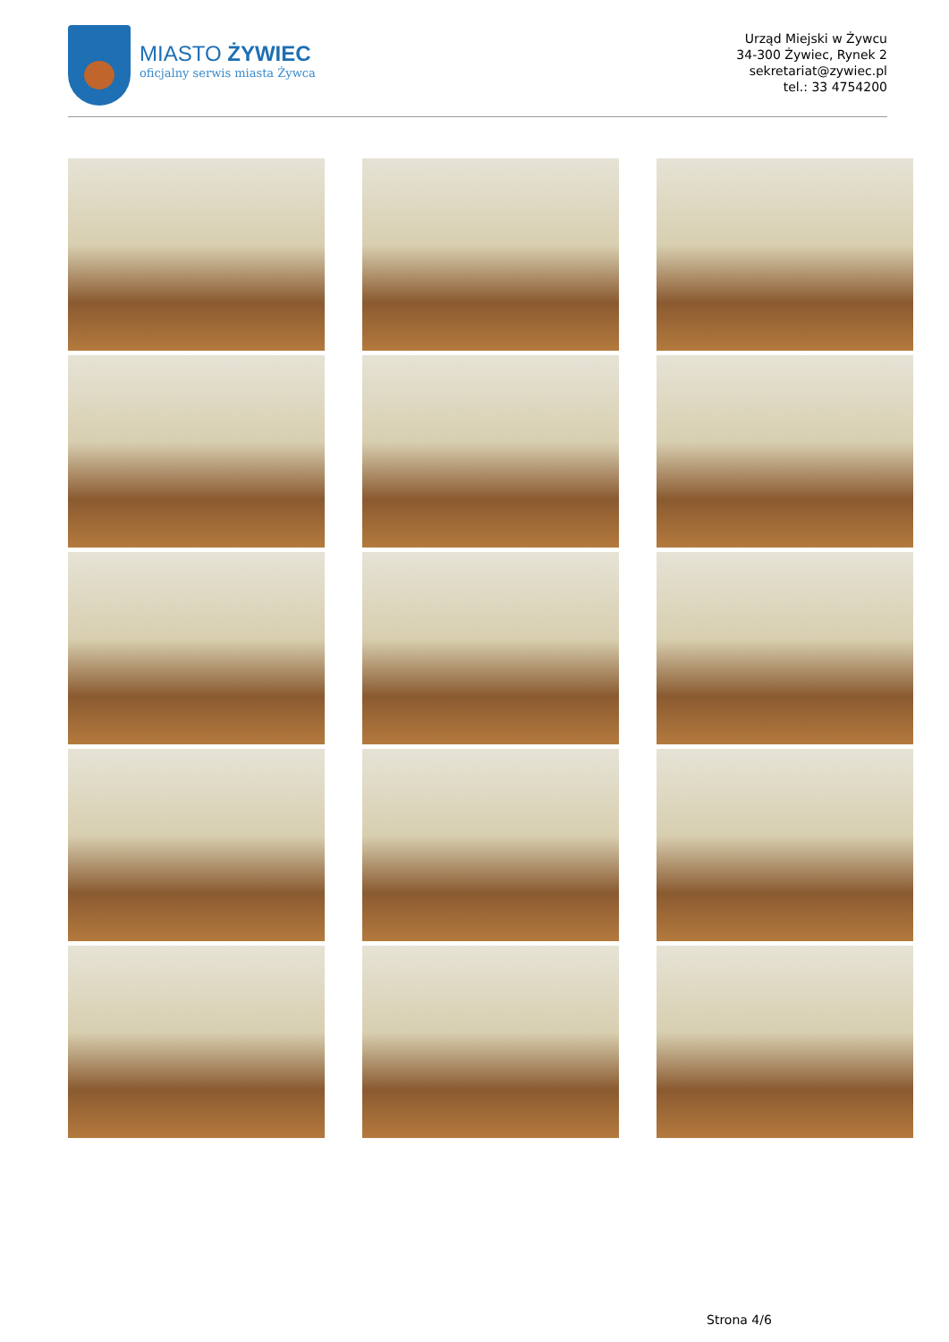MIASTO ŻYWIEC
oficjalny serwis miasta Żywca
Urząd Miejski w Żywcu
34-300 Żywiec, Rynek 2
sekretariat@zywiec.pl
tel.: 33 4754200
Strona 4/6